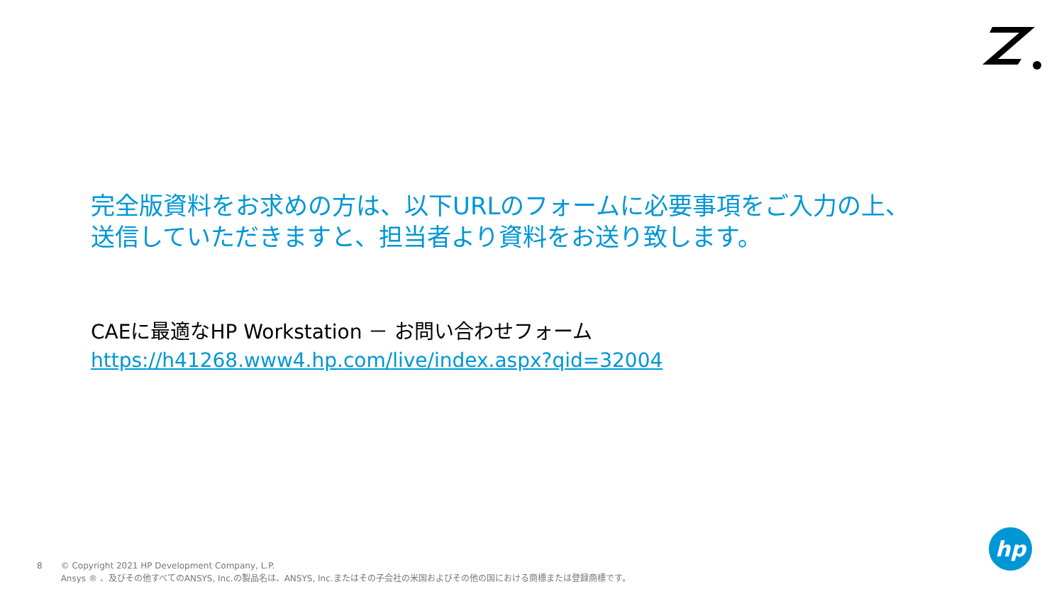完全版資料をお求めの方は、以下URLのフォームに必要事項をご入力の上、
送信していただきますと、担当者より資料をお送り致します。
CAEに最適なHP Workstation － お問い合わせフォーム
https://h41268.www4.hp.com/live/index.aspx?qid=32004
hp
8 © Copyright 2021 HP Development Company, L.P.
Ansys ® 、及びその他すべてのANSYS, Inc.の製品名は、ANSYS, Inc.またはその子会社の米国およびその他の国における商標または登録商標です。